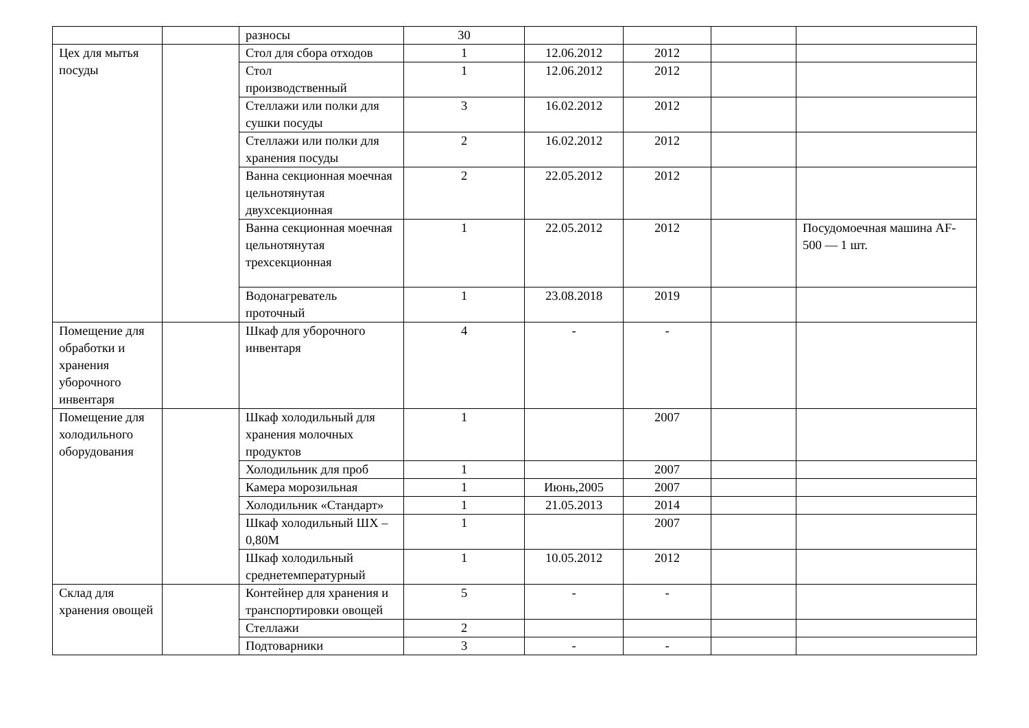| | | разносы | 30 | | | | |
| Цех для мытья посуды | | Стол для сбора отходов | 1 | 12.06.2012 | 2012 | | |
| | | Стол производственный | 1 | 12.06.2012 | 2012 | | |
| | | Стеллажи или полки для сушки посуды | 3 | 16.02.2012 | 2012 | | |
| | | Стеллажи или полки для хранения посуды | 2 | 16.02.2012 | 2012 | | |
| | | Ванна секционная моечная цельнотянутая двухсекционная | 2 | 22.05.2012 | 2012 | | |
| | | Ванна секционная моечная цельнотянутая трехсекционная | 1 | 22.05.2012 | 2012 | | Посудомоечная машина AF- 500 — 1 шт. |
| | | Водонагреватель проточный | 1 | 23.08.2018 | 2019 | | |
| Помещение для обработки и хранения уборочного инвентаря | | Шкаф для уборочного инвентаря | 4 | - | - | | |
| Помещение для холодильного оборудования | | Шкаф холодильный для хранения молочных продуктов | 1 | | 2007 | | |
| | | Холодильник для проб | 1 | | 2007 | | |
| | | Камера морозильная | 1 | Июнь,2005 | 2007 | | |
| | | Холодильник «Стандарт» | 1 | 21.05.2013 | 2014 | | |
| | | Шкаф холодильный ШХ – 0,80М | 1 | | 2007 | | |
| | | Шкаф холодильный среднетемпературный | 1 | 10.05.2012 | 2012 | | |
| Склад для хранения овощей | | Контейнер для хранения и транспортировки овощей | 5 | - | - | | |
| | | Стеллажи | 2 | | | | |
| | | Подтоварники | 3 | - | - | | |